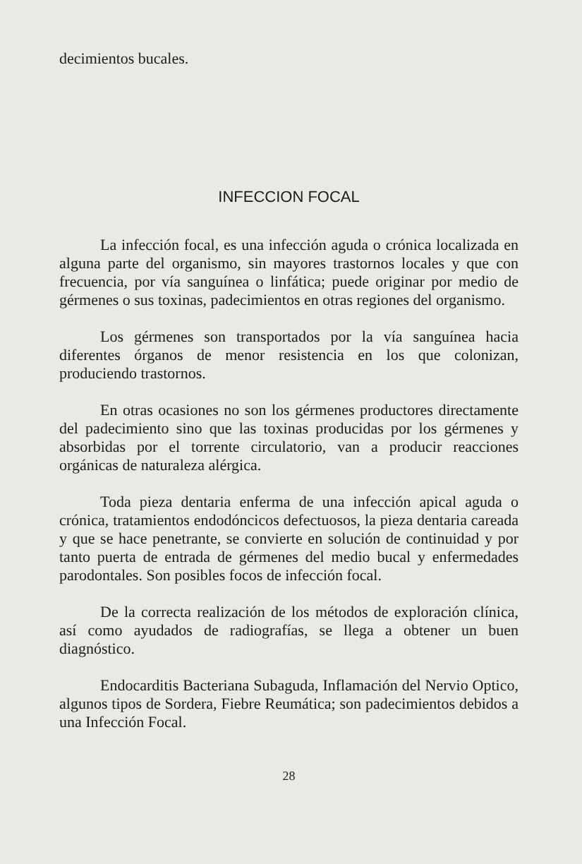decimientos bucales.
INFECCION FOCAL
La infección focal, es una infección aguda o crónica localizada en alguna parte del organismo, sin mayores trastornos locales y que con frecuencia, por vía sanguínea o linfática; puede originar por medio de gérmenes o sus toxinas, padecimientos en otras regiones del organismo.
Los gérmenes son transportados por la vía sanguínea hacia diferentes órganos de menor resistencia en los que colonizan, produciendo trastornos.
En otras ocasiones no son los gérmenes productores directamente del padecimiento sino que las toxinas producidas por los gérmenes y absorbidas por el torrente circulatorio, van a producir reacciones orgánicas de naturaleza alérgica.
Toda pieza dentaria enferma de una infección apical aguda o crónica, tratamientos endodóncicos defectuosos, la pieza dentaria careada y que se hace penetrante, se convierte en solución de continuidad y por tanto puerta de entrada de gérmenes del medio bucal y enfermedades parodontales. Son posibles focos de infección focal.
De la correcta realización de los métodos de exploración clínica, así como ayudados de radiografías, se llega a obtener un buen diagnóstico.
Endocarditis Bacteriana Subaguda, Inflamación del Nervio Optico, algunos tipos de Sordera, Fiebre Reumática; son padecimientos debidos a una Infección Focal.
28